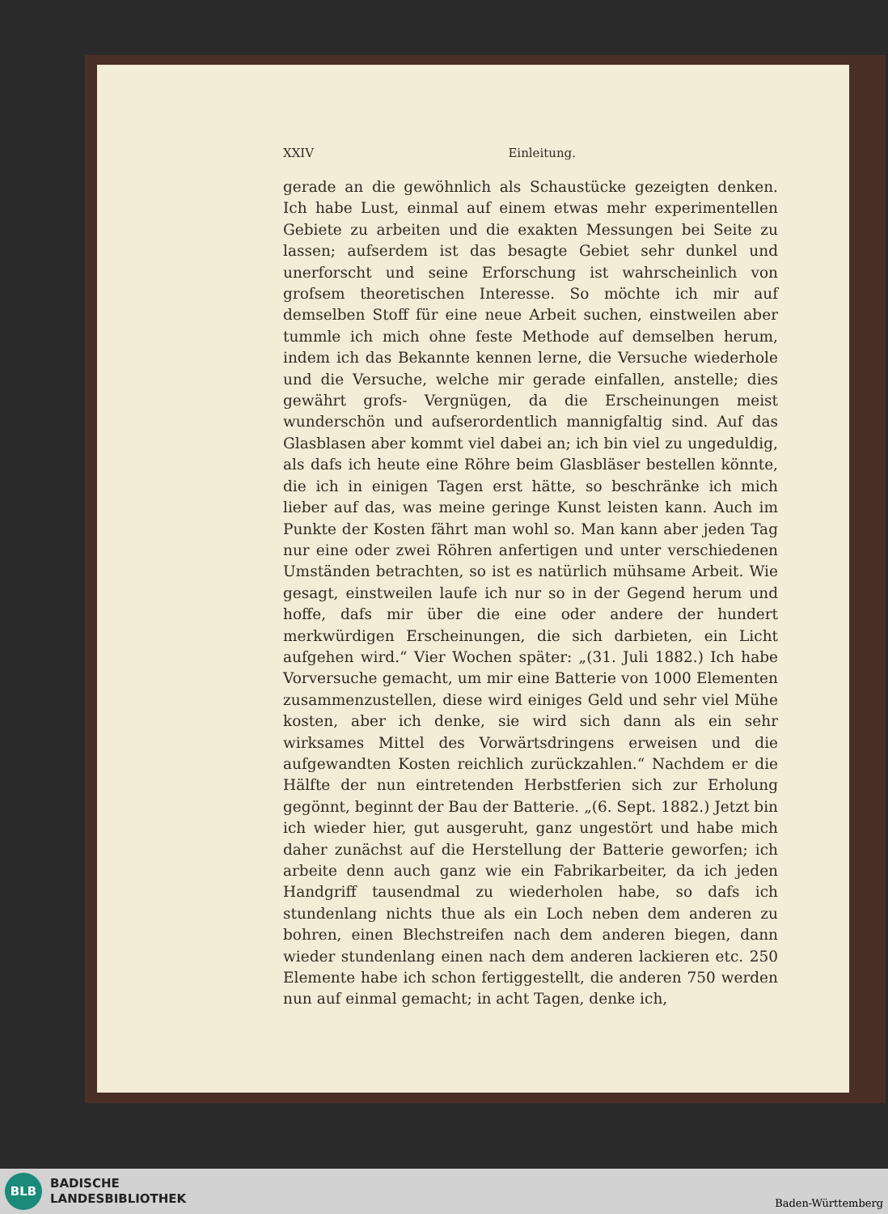XXIV Einleitung.
gerade an die gewöhnlich als Schaustücke gezeigten denken. Ich habe Lust, einmal auf einem etwas mehr experimentellen Gebiete zu arbeiten und die exakten Messungen bei Seite zu lassen; aufserdem ist das besagte Gebiet sehr dunkel und unerforscht und seine Erforschung ist wahrscheinlich von grofsem theoretischen Interesse. So möchte ich mir auf demselben Stoff für eine neue Arbeit suchen, einstweilen aber tummle ich mich ohne feste Methode auf demselben herum, indem ich das Bekannte kennen lerne, die Versuche wiederhole und die Versuche, welche mir gerade einfallen, anstelle; dies gewährt grofs- Vergnügen, da die Erscheinungen meist wunderschön und aufserordentlich mannigfaltig sind. Auf das Glasblasen aber kommt viel dabei an; ich bin viel zu ungeduldig, als dafs ich heute eine Röhre beim Glasbläser bestellen könnte, die ich in einigen Tagen erst hätte, so beschränke ich mich lieber auf das, was meine geringe Kunst leisten kann. Auch im Punkte der Kosten fährt man wohl so. Man kann aber jeden Tag nur eine oder zwei Röhren anfertigen und unter verschiedenen Umständen betrachten, so ist es natürlich mühsame Arbeit. Wie gesagt, einstweilen laufe ich nur so in der Gegend herum und hoffe, dafs mir über die eine oder andere der hundert merkwürdigen Erscheinungen, die sich darbieten, ein Licht aufgehen wird.“ Vier Wochen später: „(31. Juli 1882.) Ich habe Vorversuche gemacht, um mir eine Batterie von 1000 Elementen zusammenzustellen, diese wird einiges Geld und sehr viel Mühe kosten, aber ich denke, sie wird sich dann als ein sehr wirksames Mittel des Vorwärtsdringens erweisen und die aufgewandten Kosten reichlich zurückzahlen.“ Nachdem er die Hälfte der nun eintretenden Herbstferien sich zur Erholung gegönnt, beginnt der Bau der Batterie. „(6. Sept. 1882.) Jetzt bin ich wieder hier, gut ausgeruht, ganz ungestört und habe mich daher zunächst auf die Herstellung der Batterie geworfen; ich arbeite denn auch ganz wie ein Fabrikarbeiter, da ich jeden Handgriff tausendmal zu wiederholen habe, so dafs ich stundenlang nichts thue als ein Loch neben dem anderen zu bohren, einen Blechstreifen nach dem anderen biegen, dann wieder stundenlang einen nach dem anderen lackieren etc. 250 Elemente habe ich schon fertiggestellt, die anderen 750 werden nun auf einmal gemacht; in acht Tagen, denke ich,
BLB
BADISCHE
LANDESBIBLIOTHEK
Baden-Württemberg